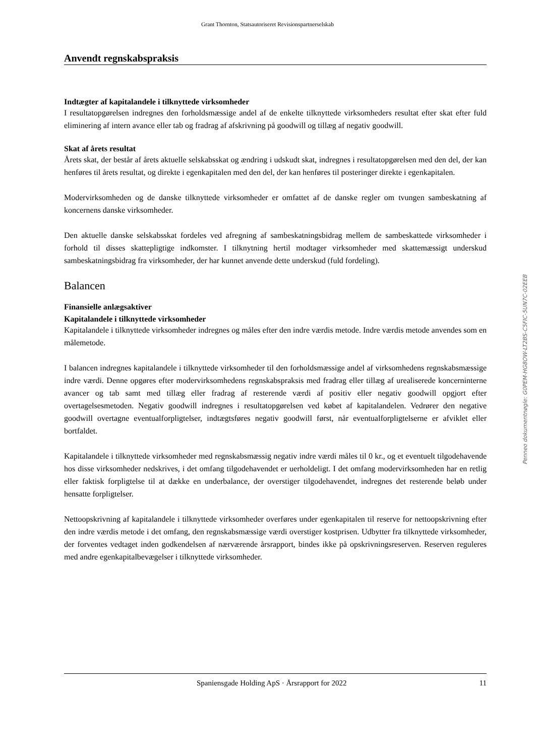Grant Thornton, Statsautoriseret Revisionspartnerselskab
Anvendt regnskabspraksis
Indtægter af kapitalandele i tilknyttede virksomheder
I resultatopgørelsen indregnes den forholdsmæssige andel af de enkelte tilknyttede virksomheders resultat efter skat efter fuld eliminering af intern avance eller tab og fradrag af afskrivning på goodwill og tillæg af negativ goodwill.
Skat af årets resultat
Årets skat, der består af årets aktuelle selskabsskat og ændring i udskudt skat, indregnes i resultatopgørelsen med den del, der kan henføres til årets resultat, og direkte i egenkapitalen med den del, der kan henføres til posteringer direkte i egenkapitalen.
Modervirksomheden og de danske tilknyttede virksomheder er omfattet af de danske regler om tvungen sambeskatning af koncernens danske virksomheder.
Den aktuelle danske selskabsskat fordeles ved afregning af sambeskatningsbidrag mellem de sambeskattede virksomheder i forhold til disses skattepligtige indkomster. I tilknytning hertil modtager virksomheder med skattemæssigt underskud sambeskatningsbidrag fra virksomheder, der har kunnet anvende dette underskud (fuld fordeling).
Balancen
Finansielle anlægsaktiver
Kapitalandele i tilknyttede virksomheder
Kapitalandele i tilknyttede virksomheder indregnes og måles efter den indre værdis metode. Indre værdis metode anvendes som en målemetode.
I balancen indregnes kapitalandele i tilknyttede virksomheder til den forholdsmæssige andel af virksomhedens regnskabsmæssige indre værdi. Denne opgøres efter modervirksomhedens regnskabspraksis med fradrag eller tillæg af urealiserede koncerninterne avancer og tab samt med tillæg eller fradrag af resterende værdi af positiv eller negativ goodwill opgjort efter overtagelsesmetoden. Negativ goodwill indregnes i resultatopgørelsen ved købet af kapitalandelen. Vedrører den negative goodwill overtagne eventualforpligtelser, indtægtsføres negativ goodwill først, når eventualforpligtelserne er afviklet eller bortfaldet.
Kapitalandele i tilknyttede virksomheder med regnskabsmæssig negativ indre værdi måles til 0 kr., og et eventuelt tilgodehavende hos disse virksomheder nedskrives, i det omfang tilgodehavendet er uerholdeligt. I det omfang modervirksomheden har en retlig eller faktisk forpligtelse til at dække en underbalance, der overstiger tilgodehavendet, indregnes det resterende beløb under hensatte forpligtelser.
Nettoopskrivning af kapitalandele i tilknyttede virksomheder overføres under egenkapitalen til reserve for nettoopskrivning efter den indre værdis metode i det omfang, den regnskabsmæssige værdi overstiger kostprisen. Udbytter fra tilknyttede virksomheder, der forventes vedtaget inden godkendelsen af nærværende årsrapport, bindes ikke på opskrivningsreserven. Reserven reguleres med andre egenkapitalbevægelser i tilknyttede virksomheder.
Penneo dokumentnøgle: G0PEM-HG8OW-LT2BS-C5FIC-5UN7C-02EEB
Spaniensgade Holding ApS · Årsrapport for 2022 11